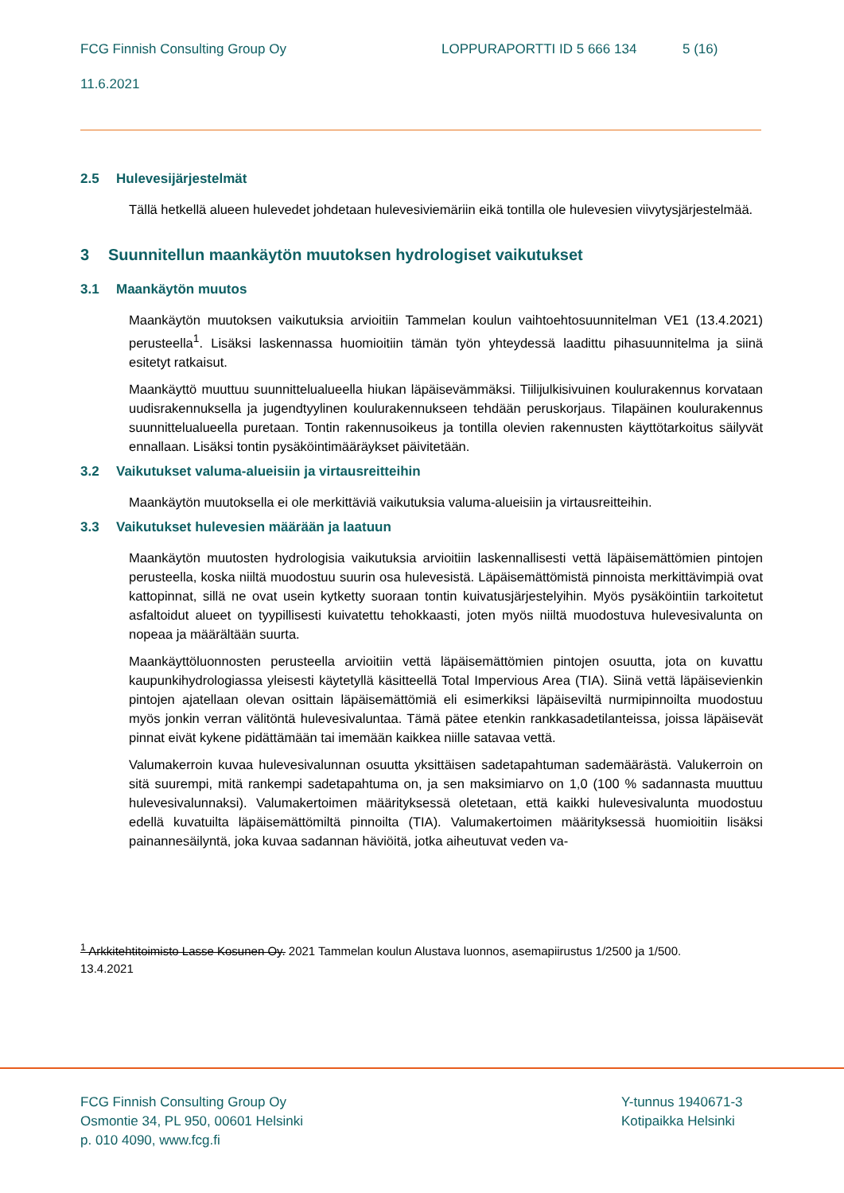FCG Finnish Consulting Group Oy LOPPURAPORTTI ID 5 666 134 5 (16)
11.6.2021
2.5 Hulevesijärjestelmät
Tällä hetkellä alueen hulevedet johdetaan hulevesiviemäriin eikä tontilla ole hulevesien viivytysjärjestelmää.
3 Suunnitellun maankäytön muutoksen hydrologiset vaikutukset
3.1 Maankäytön muutos
Maankäytön muutoksen vaikutuksia arvioitiin Tammelan koulun vaihtoehtosuunnitelman VE1 (13.4.2021) perusteella<sup>1</sup>. Lisäksi laskennassa huomioitiin tämän työn yhteydessä laadittu pihasuunnitelma ja siinä esitetyt ratkaisut.
Maankäyttö muuttuu suunnittelualueella hiukan läpäisevämmäksi. Tiilijulkisivuinen koulurakennus korvataan uudisrakennuksella ja jugendtyylinen koulurakennukseen tehdään peruskorjaus. Tilapäinen koulurakennus suunnittelualueella puretaan. Tontin rakennusoikeus ja tontilla olevien rakennusten käyttötarkoitus säilyvät ennallaan. Lisäksi tontin pysäköintimääräykset päivitetään.
3.2 Vaikutukset valuma-alueisiin ja virtausreitteihin
Maankäytön muutoksella ei ole merkittäviä vaikutuksia valuma-alueisiin ja virtausreitteihin.
3.3 Vaikutukset hulevesien määrään ja laatuun
Maankäytön muutosten hydrologisia vaikutuksia arvioitiin laskennallisesti vettä läpäisemättömien pintojen perusteella, koska niiltä muodostuu suurin osa hulevesistä. Läpäisemättömistä pinnoista merkittävimpiä ovat kattopinnat, sillä ne ovat usein kytketty suoraan tontin kuivatusjärjestelyihin. Myös pysäköintiin tarkoitetut asfaltoidut alueet on tyypillisesti kuivatettu tehokkaasti, joten myös niiltä muodostuva hulevesivalunta on nopeaa ja määrältään suurta.
Maankäyttöluonnosten perusteella arvioitiin vettä läpäisemättömien pintojen osuutta, jota on kuvattu kaupunkihydrologiassa yleisesti käytetyllä käsitteellä Total Impervious Area (TIA). Siinä vettä läpäisevienkin pintojen ajatellaan olevan osittain läpäisemättömiä eli esimerkiksi läpäiseviltä nurmipinnoilta muodostuu myös jonkin verran välitöntä hulevesivaluntaa. Tämä pätee etenkin rankkasadetilanteissa, joissa läpäisevät pinnat eivät kykene pidättämään tai imemään kaikkea niille satavaa vettä.
Valumakerroin kuvaa hulevesivalunnan osuutta yksittäisen sadetapahtuman sademäärästä. Valukerroin on sitä suurempi, mitä rankempi sadetapahtuma on, ja sen maksimiarvo on 1,0 (100 % sadannasta muuttuu hulevesivalunnaksi). Valumakertoimen määrityksessä oletetaan, että kaikki hulevesivalunta muodostuu edellä kuvatuilta läpäisemättömiltä pinnoilta (TIA). Valumakertoimen määrityksessä huomioitiin lisäksi painannesäilyntä, joka kuvaa sadannan häviöitä, jotka aiheutuvat veden va-
<sup>1</sup> Arkkitehtitoimisto Lasse Kosunen Oy. 2021 Tammelan koulun Alustava luonnos, asemapiirustus 1/2500 ja 1/500.
13.4.2021
FCG Finnish Consulting Group Oy
Osmontie 34, PL 950, 00601 Helsinki
p. 010 4090, www.fcg.fi
Y-tunnus 1940671-3
Kotipaikka Helsinki